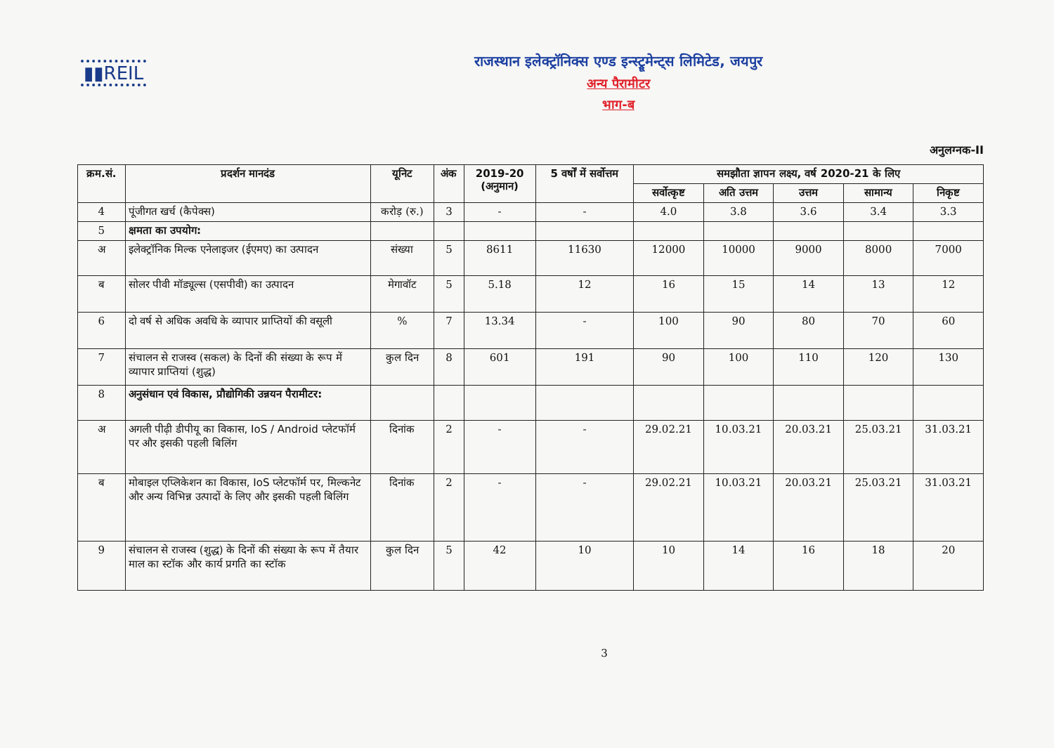▮▮REIL
राजस्थान इलेक्ट्रॉनिक्स एण्ड इन्स्ट्रूमेन्ट्स लिमिटेड, जयपुर
अन्य पैरामीटर
भाग-ब
अनुलग्नक-II
| क्रम.सं. | प्रदर्शन मानदंड | यूनिट | अंक | 2019-20 (अनुमान) | 5 वर्षों में सर्वोत्तम | समझौता ज्ञापन लक्ष्य, वर्ष 2020-21 के लिए | | | | |
| --- | --- | --- | --- | --- | --- | --- | --- | --- | --- | --- |
| | | | | | | सर्वोत्कृष्ट | अति उत्तम | उत्तम | सामान्य | निकृष्ट |
| 4 | पूंजीगत खर्च (कैपेक्स) | करोड़ (रु.) | 3 | - | - | 4.0 | 3.8 | 3.6 | 3.4 | 3.3 |
| 5 | क्षमता का उपयोग: | | | | | | | | | |
| अ | इलेक्ट्रॉनिक मिल्क एनेलाइजर (ईएमए) का उत्पादन | संख्या | 5 | 8611 | 11630 | 12000 | 10000 | 9000 | 8000 | 7000 |
| ब | सोलर पीवी मॉड्यूल्स (एसपीवी) का उत्पादन | मेगावॉट | 5 | 5.18 | 12 | 16 | 15 | 14 | 13 | 12 |
| 6 | दो वर्ष से अधिक अवधि के व्यापार प्राप्तियों की वसूली | % | 7 | 13.34 | - | 100 | 90 | 80 | 70 | 60 |
| 7 | संचालन से राजस्व (सकल) के दिनों की संख्या के रूप में व्यापार प्राप्तियां (शुद्ध) | कुल दिन | 8 | 601 | 191 | 90 | 100 | 110 | 120 | 130 |
| 8 | अनुसंधान एवं विकास, प्रौद्योगिकी उन्नयन पैरामीटर: | | | | | | | | | |
| अ | अगली पीढ़ी डीपीयू का विकास, IoS / Android प्लेटफॉर्म पर और इसकी पहली बिलिंग | दिनांक | 2 | - | - | 29.02.21 | 10.03.21 | 20.03.21 | 25.03.21 | 31.03.21 |
| ब | मोबाइल एप्लिकेशन का विकास, IoS प्लेटफॉर्म पर, मिल्कनेट और अन्य विभिन्न उत्पादों के लिए और इसकी पहली बिलिंग | दिनांक | 2 | - | - | 29.02.21 | 10.03.21 | 20.03.21 | 25.03.21 | 31.03.21 |
| 9 | संचालन से राजस्व (शुद्ध) के दिनों की संख्या के रूप में तैयार माल का स्टॉक और कार्य प्रगति का स्टॉक | कुल दिन | 5 | 42 | 10 | 10 | 14 | 16 | 18 | 20 |
3